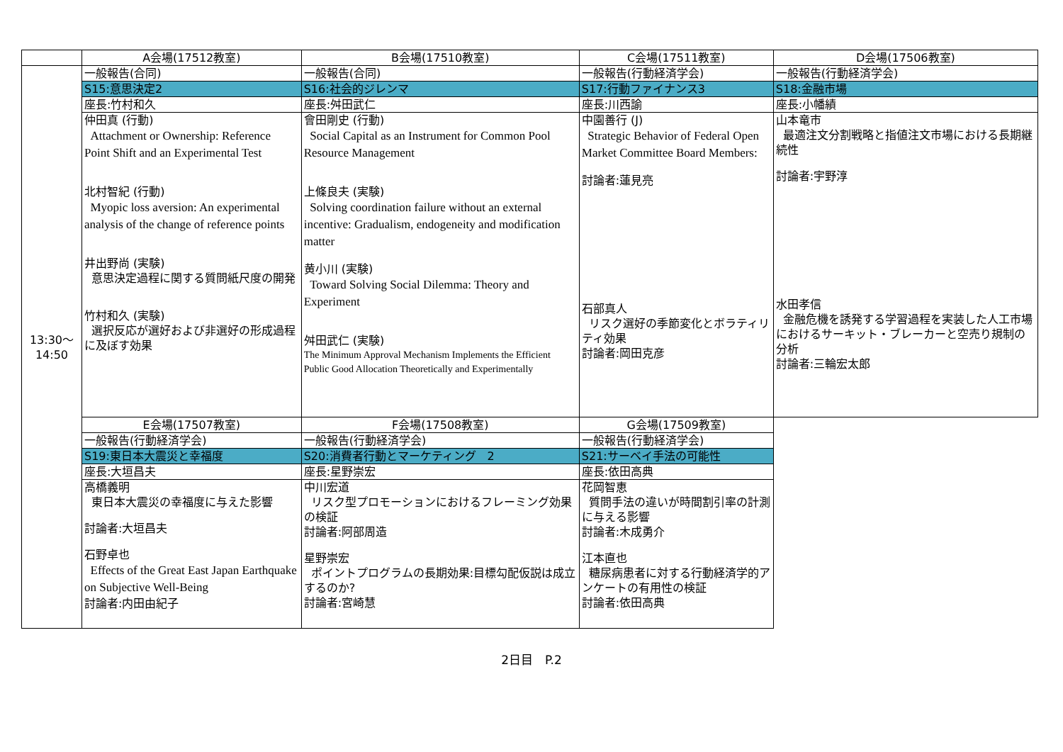| | A会場(17512教室) | B会場(17510教室) | C会場(17511教室) | D会場(17506教室) |
| 13:30～ 14:50 | 一般報告(合同) | 一般報告(合同) | 一般報告(行動経済学会) | 一般報告(行動経済学会) |
| | S15:意思決定2 | S16:社会的ジレンマ | S17:行動ファイナンス3 | S18:金融市場 |
| | 座長:竹村和久 | 座長:舛田武仁 | 座長:川西諭 | 座長:小幡績 |
| | 仲田真 (行動) Attachment or Ownership: Reference Point Shift and an Experimental Test 北村智紀 (行動) Myopic loss aversion: An experimental analysis of the change of reference points 井出野尚 (実験) 意思決定過程に関する質問紙尺度の開発 竹村和久 (実験) 選択反応が選好および非選好の形成過程に及ぼす効果 | 會田剛史 (行動) Social Capital as an Instrument for Common Pool Resource Management 上條良夫 (実験) Solving coordination failure without an external incentive: Gradualism, endogeneity and modification matter 黄小川 (実験) Toward Solving Social Dilemma: Theory and Experiment 舛田武仁 (実験) The Minimum Approval Mechanism Implements the Efficient Public Good Allocation Theoretically and Experimentally | 中園善行 (J) Strategic Behavior of Federal Open Market Committee Board Members: 討論者:蓮見亮 石部真人 リスク選好の季節変化とボラティリティ効果 討論者:岡田克彦 | 山本竜市 最適注文分割戦略と指値注文市場における長期継続性 討論者:宇野淳 水田孝信 金融危機を誘発する学習過程を実装した人工市場におけるサーキット・ブレーカーと空売り規制の分析 討論者:三輪宏太郎 |
| | E会場(17507教室) | F会場(17508教室) | G会場(17509教室) | |
| | 一般報告(行動経済学会) | 一般報告(行動経済学会) | 一般報告(行動経済学会) | |
| | S19:東日本大震災と幸福度 | S20:消費者行動とマーケティング 2 | S21:サーベイ手法の可能性 | |
| | 座長:大垣昌夫 | 座長:星野崇宏 | 座長:依田高典 | |
| | 高橋義明 東日本大震災の幸福度に与えた影響 討論者:大垣昌夫 石野卓也 Effects of the Great East Japan Earthquake on Subjective Well-Being 討論者:内田由紀子 | 中川宏道 リスク型プロモーションにおけるフレーミング効果の検証 討論者:阿部周造 星野崇宏 ポイントプログラムの長期効果:目標勾配仮説は成立するのか? 討論者:宮崎慧 | 花岡智恵 質問手法の違いが時間割引率の計測に与える影響 討論者:木成勇介 江本直也 糖尿病患者に対する行動経済学的アンケートの有用性の検証 討論者:依田高典 | |
2日目　P.2